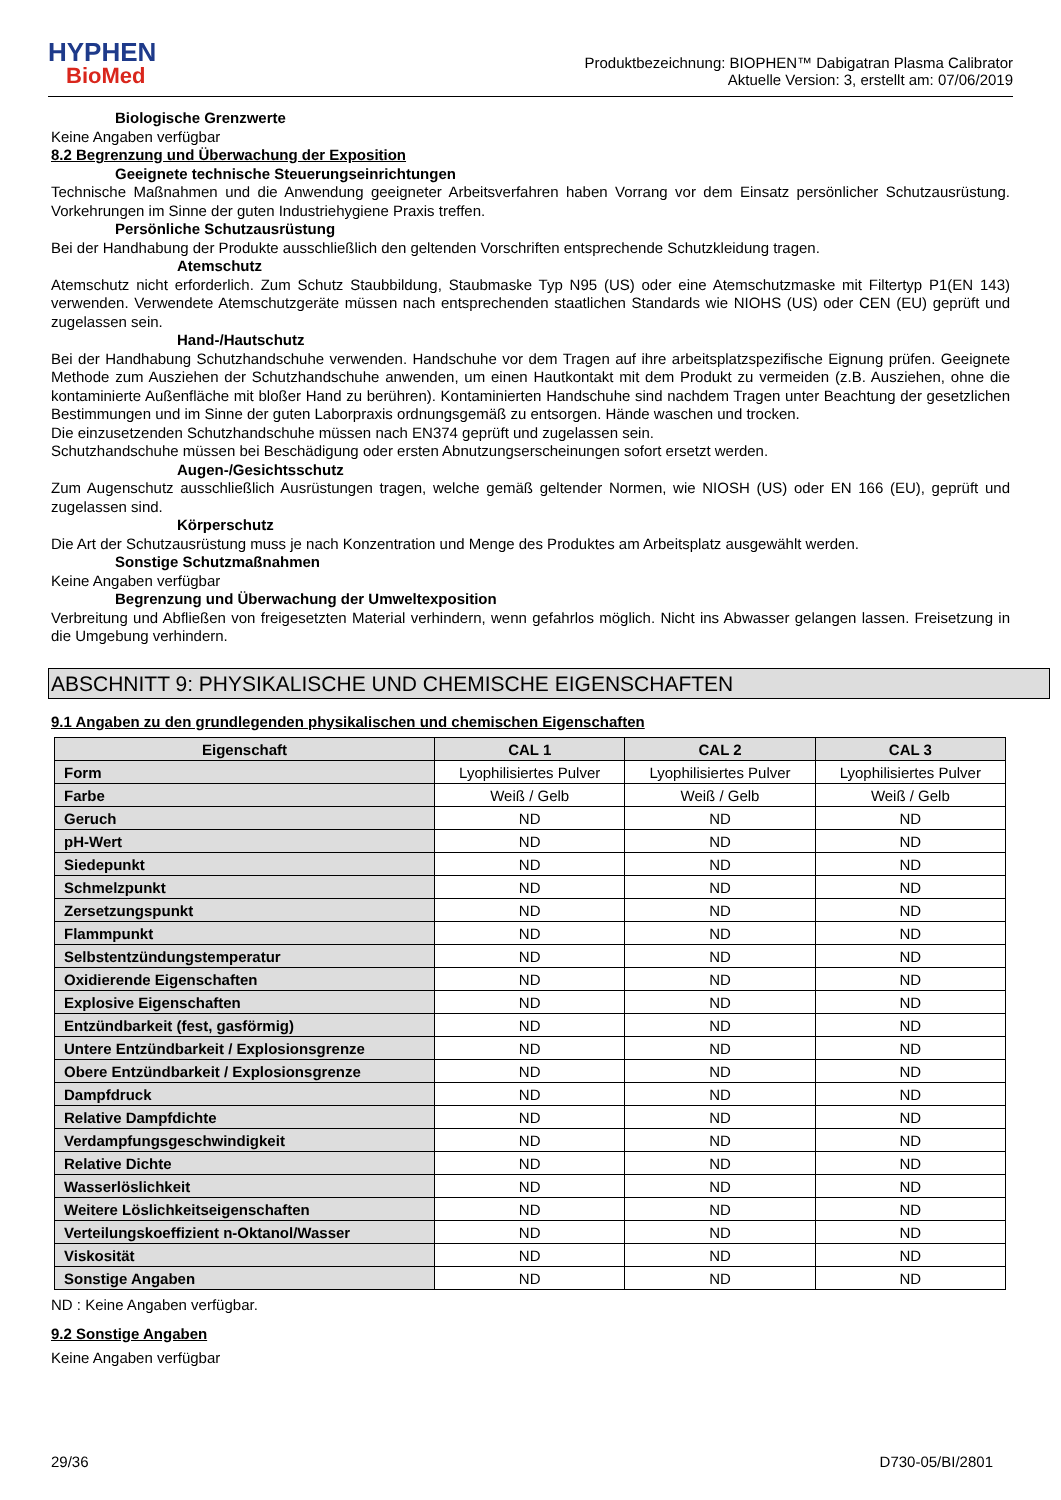HYPHEN
BioMed
Produktbezeichnung: BIOPHEN™ Dabigatran Plasma Calibrator
Aktuelle Version: 3, erstellt am: 07/06/2019
Biologische Grenzwerte
Keine Angaben verfügbar
8.2 Begrenzung und Überwachung der Exposition
Geeignete technische Steuerungseinrichtungen
Technische Maßnahmen und die Anwendung geeigneter Arbeitsverfahren haben Vorrang vor dem Einsatz persönlicher Schutzausrüstung. Vorkehrungen im Sinne der guten Industriehygiene Praxis treffen.
Persönliche Schutzausrüstung
Bei der Handhabung der Produkte ausschließlich den geltenden Vorschriften entsprechende Schutzkleidung tragen.
Atemschutz
Atemschutz nicht erforderlich. Zum Schutz Staubbildung, Staubmaske Typ N95 (US) oder eine Atemschutzmaske mit Filtertyp P1(EN 143) verwenden. Verwendete Atemschutzgeräte müssen nach entsprechenden staatlichen Standards wie NIOHS (US) oder CEN (EU) geprüft und zugelassen sein.
Hand-/Hautschutz
Bei der Handhabung Schutzhandschuhe verwenden. Handschuhe vor dem Tragen auf ihre arbeitsplatzspezifische Eignung prüfen. Geeignete Methode zum Ausziehen der Schutzhandschuhe anwenden, um einen Hautkontakt mit dem Produkt zu vermeiden (z.B. Ausziehen, ohne die kontaminierte Außenfläche mit bloßer Hand zu berühren). Kontaminierten Handschuhe sind nachdem Tragen unter Beachtung der gesetzlichen Bestimmungen und im Sinne der guten Laborpraxis ordnungsgemäß zu entsorgen. Hände waschen und trocken.
Die einzusetzenden Schutzhandschuhe müssen nach EN374 geprüft und zugelassen sein.
Schutzhandschuhe müssen bei Beschädigung oder ersten Abnutzungserscheinungen sofort ersetzt werden.
Augen-/Gesichtsschutz
Zum Augenschutz ausschließlich Ausrüstungen tragen, welche gemäß geltender Normen, wie NIOSH (US) oder EN 166 (EU), geprüft und zugelassen sind.
Körperschutz
Die Art der Schutzausrüstung muss je nach Konzentration und Menge des Produktes am Arbeitsplatz ausgewählt werden.
Sonstige Schutzmaßnahmen
Keine Angaben verfügbar
Begrenzung und Überwachung der Umweltexposition
Verbreitung und Abfließen von freigesetzten Material verhindern, wenn gefahrlos möglich. Nicht ins Abwasser gelangen lassen. Freisetzung in die Umgebung verhindern.
ABSCHNITT 9: PHYSIKALISCHE UND CHEMISCHE EIGENSCHAFTEN
9.1 Angaben zu den grundlegenden physikalischen und chemischen Eigenschaften
| Eigenschaft | CAL 1 | CAL 2 | CAL 3 |
| --- | --- | --- | --- |
| Form | Lyophilisiertes Pulver | Lyophilisiertes Pulver | Lyophilisiertes Pulver |
| Farbe | Weiß / Gelb | Weiß / Gelb | Weiß / Gelb |
| Geruch | ND | ND | ND |
| pH-Wert | ND | ND | ND |
| Siedepunkt | ND | ND | ND |
| Schmelzpunkt | ND | ND | ND |
| Zersetzungspunkt | ND | ND | ND |
| Flammpunkt | ND | ND | ND |
| Selbstentzündungstemperatur | ND | ND | ND |
| Oxidierende Eigenschaften | ND | ND | ND |
| Explosive Eigenschaften | ND | ND | ND |
| Entzündbarkeit (fest, gasförmig) | ND | ND | ND |
| Untere Entzündbarkeit / Explosionsgrenze | ND | ND | ND |
| Obere Entzündbarkeit / Explosionsgrenze | ND | ND | ND |
| Dampfdruck | ND | ND | ND |
| Relative Dampfdichte | ND | ND | ND |
| Verdampfungsgeschwindigkeit | ND | ND | ND |
| Relative Dichte | ND | ND | ND |
| Wasserlöslichkeit | ND | ND | ND |
| Weitere Löslichkeitseigenschaften | ND | ND | ND |
| Verteilungskoeffizient n-Oktanol/Wasser | ND | ND | ND |
| Viskosität | ND | ND | ND |
| Sonstige Angaben | ND | ND | ND |
ND : Keine Angaben verfügbar.
9.2 Sonstige Angaben
Keine Angaben verfügbar
29/36 D730-05/BI/2801